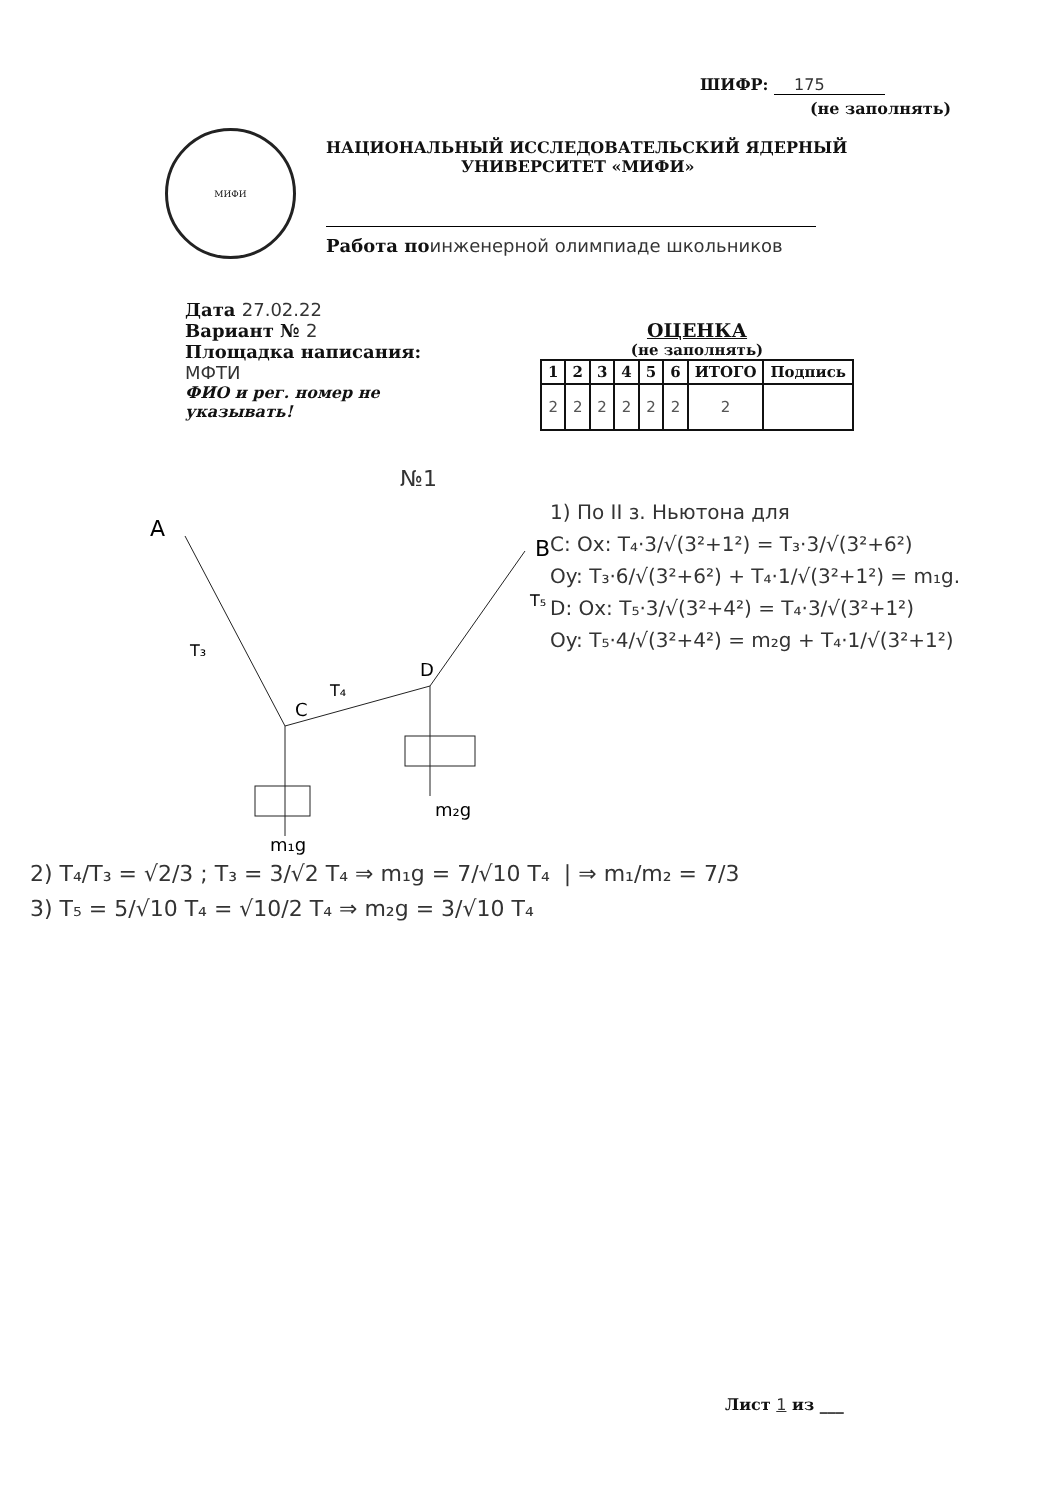ШИФР: 175
(не заполнять)
МИФИ
НАЦИОНАЛЬНЫЙ ИССЛЕДОВАТЕЛЬСКИЙ ЯДЕРНЫЙ
УНИВЕРСИТЕТ «МИФИ»
Работа поинженерной олимпиаде школьников
Дата 27.02.22
Вариант № 2
Площадка написания:
МФТИ
ФИО и рег. номер не указывать!
ОЦЕНКА
(не заполнять)
| 1 | 2 | 3 | 4 | 5 | 6 | ИТОГО | Подпись |
| --- | --- | --- | --- | --- | --- | --- | --- |
| 2 | 2 | 2 | 2 | 2 | 2 | 2 | |
№1
A
B
C
D
m₁g
m₂g
T₃
T₅
T₄
1) По II з. Ньютона для
C: Ox: T₄·3/√(3²+1²) = T₃·3/√(3²+6²)
Oy: T₃·6/√(3²+6²) + T₄·1/√(3²+1²) = m₁g.
D: Ox: T₅·3/√(3²+4²) = T₄·3/√(3²+1²)
Oy: T₅·4/√(3²+4²) = m₂g + T₄·1/√(3²+1²)
2) T₄/T₃ = √2/3 ; T₃ = 3/√2 T₄ ⇒ m₁g = 7/√10 T₄ | ⇒ m₁/m₂ = 7/3
3) T₅ = 5/√10 T₄ = √10/2 T₄ ⇒ m₂g = 3/√10 T₄
Лист 1 из ___